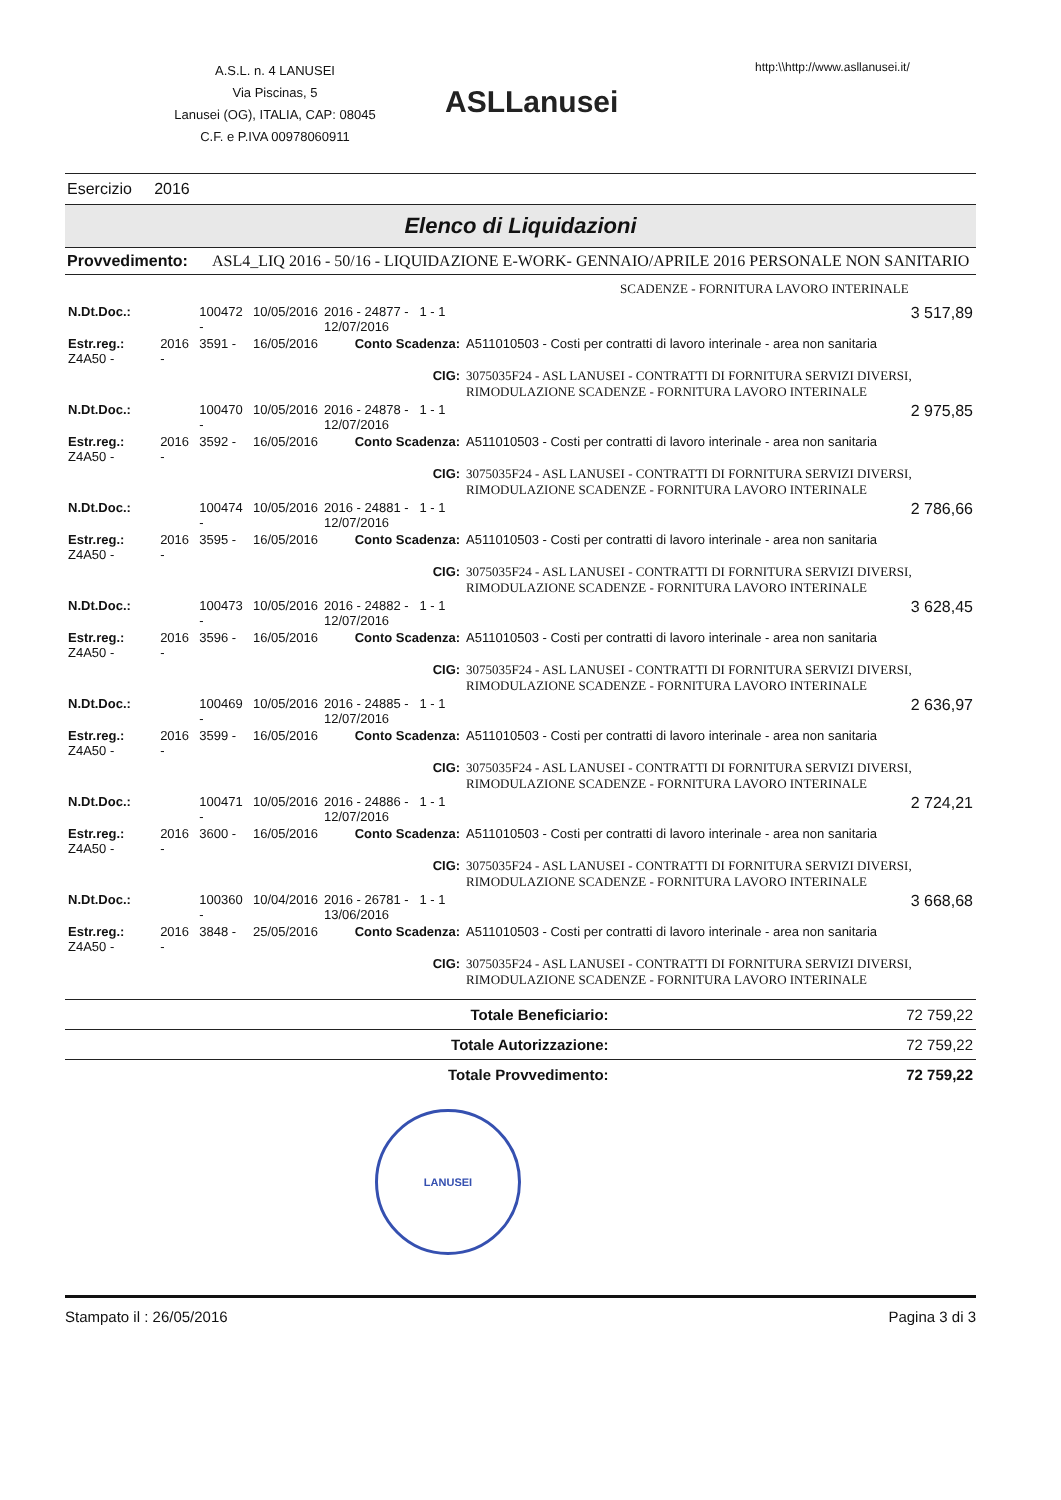A.S.L. n. 4 LANUSEI
Via Piscinas, 5
Lanusei (OG), ITALIA, CAP: 08045
C.F. e P.IVA 00978060911
ASLLanusei
http:\\http://www.asllanusei.it/
Esercizio 2016
Elenco di Liquidazioni
Provvedimento: ASL4_LIQ 2016 - 50/16 - LIQUIDAZIONE E-WORK- GENNAIO/APRILE 2016 PERSONALE NON SANITARIO
SCADENZE - FORNITURA LAVORO INTERINALE
| N.Dt.Doc.: | | 100472 - | 10/05/2016 | 2016 - 24877 - 1 - 1 12/07/2016 | | 3 517,89 |
| Estr.reg.: Z4A50 - | 2016 - | 3591 - | 16/05/2016 | Conto Scadenza: | A511010503 - Costi per contratti di lavoro interinale - area non sanitaria | |
| | | | | CIG: | 3075035F24 - ASL LANUSEI - CONTRATTI DI FORNITURA SERVIZI DIVERSI, RIMODULAZIONE SCADENZE - FORNITURA LAVORO INTERINALE | |
| N.Dt.Doc.: | | 100470 - | 10/05/2016 | 2016 - 24878 - 1 - 1 12/07/2016 | | 2 975,85 |
| Estr.reg.: Z4A50 - | 2016 - | 3592 - | 16/05/2016 | Conto Scadenza: | A511010503 - Costi per contratti di lavoro interinale - area non sanitaria | |
| | | | | CIG: | 3075035F24 - ASL LANUSEI - CONTRATTI DI FORNITURA SERVIZI DIVERSI, RIMODULAZIONE SCADENZE - FORNITURA LAVORO INTERINALE | |
| N.Dt.Doc.: | | 100474 - | 10/05/2016 | 2016 - 24881 - 1 - 1 12/07/2016 | | 2 786,66 |
| Estr.reg.: Z4A50 - | 2016 - | 3595 - | 16/05/2016 | Conto Scadenza: | A511010503 - Costi per contratti di lavoro interinale - area non sanitaria | |
| | | | | CIG: | 3075035F24 - ASL LANUSEI - CONTRATTI DI FORNITURA SERVIZI DIVERSI, RIMODULAZIONE SCADENZE - FORNITURA LAVORO INTERINALE | |
| N.Dt.Doc.: | | 100473 - | 10/05/2016 | 2016 - 24882 - 1 - 1 12/07/2016 | | 3 628,45 |
| Estr.reg.: Z4A50 - | 2016 - | 3596 - | 16/05/2016 | Conto Scadenza: | A511010503 - Costi per contratti di lavoro interinale - area non sanitaria | |
| | | | | CIG: | 3075035F24 - ASL LANUSEI - CONTRATTI DI FORNITURA SERVIZI DIVERSI, RIMODULAZIONE SCADENZE - FORNITURA LAVORO INTERINALE | |
| N.Dt.Doc.: | | 100469 - | 10/05/2016 | 2016 - 24885 - 1 - 1 12/07/2016 | | 2 636,97 |
| Estr.reg.: Z4A50 - | 2016 - | 3599 - | 16/05/2016 | Conto Scadenza: | A511010503 - Costi per contratti di lavoro interinale - area non sanitaria | |
| | | | | CIG: | 3075035F24 - ASL LANUSEI - CONTRATTI DI FORNITURA SERVIZI DIVERSI, RIMODULAZIONE SCADENZE - FORNITURA LAVORO INTERINALE | |
| N.Dt.Doc.: | | 100471 - | 10/05/2016 | 2016 - 24886 - 1 - 1 12/07/2016 | | 2 724,21 |
| Estr.reg.: Z4A50 - | 2016 - | 3600 - | 16/05/2016 | Conto Scadenza: | A511010503 - Costi per contratti di lavoro interinale - area non sanitaria | |
| | | | | CIG: | 3075035F24 - ASL LANUSEI - CONTRATTI DI FORNITURA SERVIZI DIVERSI, RIMODULAZIONE SCADENZE - FORNITURA LAVORO INTERINALE | |
| N.Dt.Doc.: | | 100360 - | 10/04/2016 | 2016 - 26781 - 1 - 1 13/06/2016 | | 3 668,68 |
| Estr.reg.: Z4A50 - | 2016 - | 3848 - | 25/05/2016 | Conto Scadenza: | A511010503 - Costi per contratti di lavoro interinale - area non sanitaria | |
| | | | | CIG: | 3075035F24 - ASL LANUSEI - CONTRATTI DI FORNITURA SERVIZI DIVERSI, RIMODULAZIONE SCADENZE - FORNITURA LAVORO INTERINALE | |
| Totale Beneficiario: | 72 759,22 |
| Totale Autorizzazione: | 72 759,22 |
| Totale Provvedimento: | 72 759,22 |
LANUSEI
Stampato il : 26/05/2016 Pagina 3 di 3